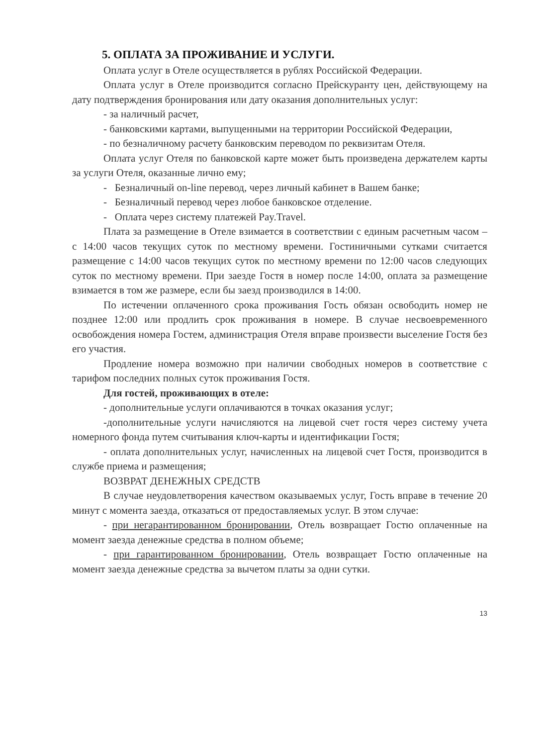5. ОПЛАТА ЗА ПРОЖИВАНИЕ И УСЛУГИ.
Оплата услуг в Отеле осуществляется в рублях Российской Федерации.
Оплата услуг в Отеле производится согласно Прейскуранту цен, действующему на дату подтверждения бронирования или дату оказания дополнительных услуг:
- за наличный расчет,
- банковскими картами, выпущенными на территории Российской Федерации,
- по безналичному расчету банковским переводом по реквизитам Отеля.
Оплата услуг Отеля по банковской карте может быть произведена держателем карты за услуги Отеля, оказанные лично ему;
- Безналичный on-line перевод, через личный кабинет в Вашем банке;
- Безналичный перевод через любое банковское отделение.
- Оплата через систему платежей Pay.Travel.
Плата за размещение в Отеле взимается в соответствии с единым расчетным часом – с 14:00 часов текущих суток по местному времени. Гостиничными сутками считается размещение с 14:00 часов текущих суток по местному времени по 12:00 часов следующих суток по местному времени. При заезде Гостя в номер после 14:00, оплата за размещение взимается в том же размере, если бы заезд производился в 14:00.
По истечении оплаченного срока проживания Гость обязан освободить номер не позднее 12:00 или продлить срок проживания в номере. В случае несвоевременного освобождения номера Гостем, администрация Отеля вправе произвести выселение Гостя без его участия.
Продление номера возможно при наличии свободных номеров в соответствие с тарифом последних полных суток проживания Гостя.
Для гостей, проживающих в отеле:
- дополнительные услуги оплачиваются в точках оказания услуг;
-дополнительные услуги начисляются на лицевой счет гостя через систему учета номерного фонда путем считывания ключ-карты и идентификации Гостя;
- оплата дополнительных услуг, начисленных на лицевой счет Гостя, производится в службе приема и размещения;
ВОЗВРАТ ДЕНЕЖНЫХ СРЕДСТВ
В случае неудовлетворения качеством оказываемых услуг, Гость вправе в течение 20 минут с момента заезда, отказаться от предоставляемых услуг. В этом случае:
- при негарантированном бронировании, Отель возвращает Гостю оплаченные на момент заезда денежные средства в полном объеме;
- при гарантированном бронировании, Отель возвращает Гостю оплаченные на момент заезда денежные средства за вычетом платы за одни сутки.
13